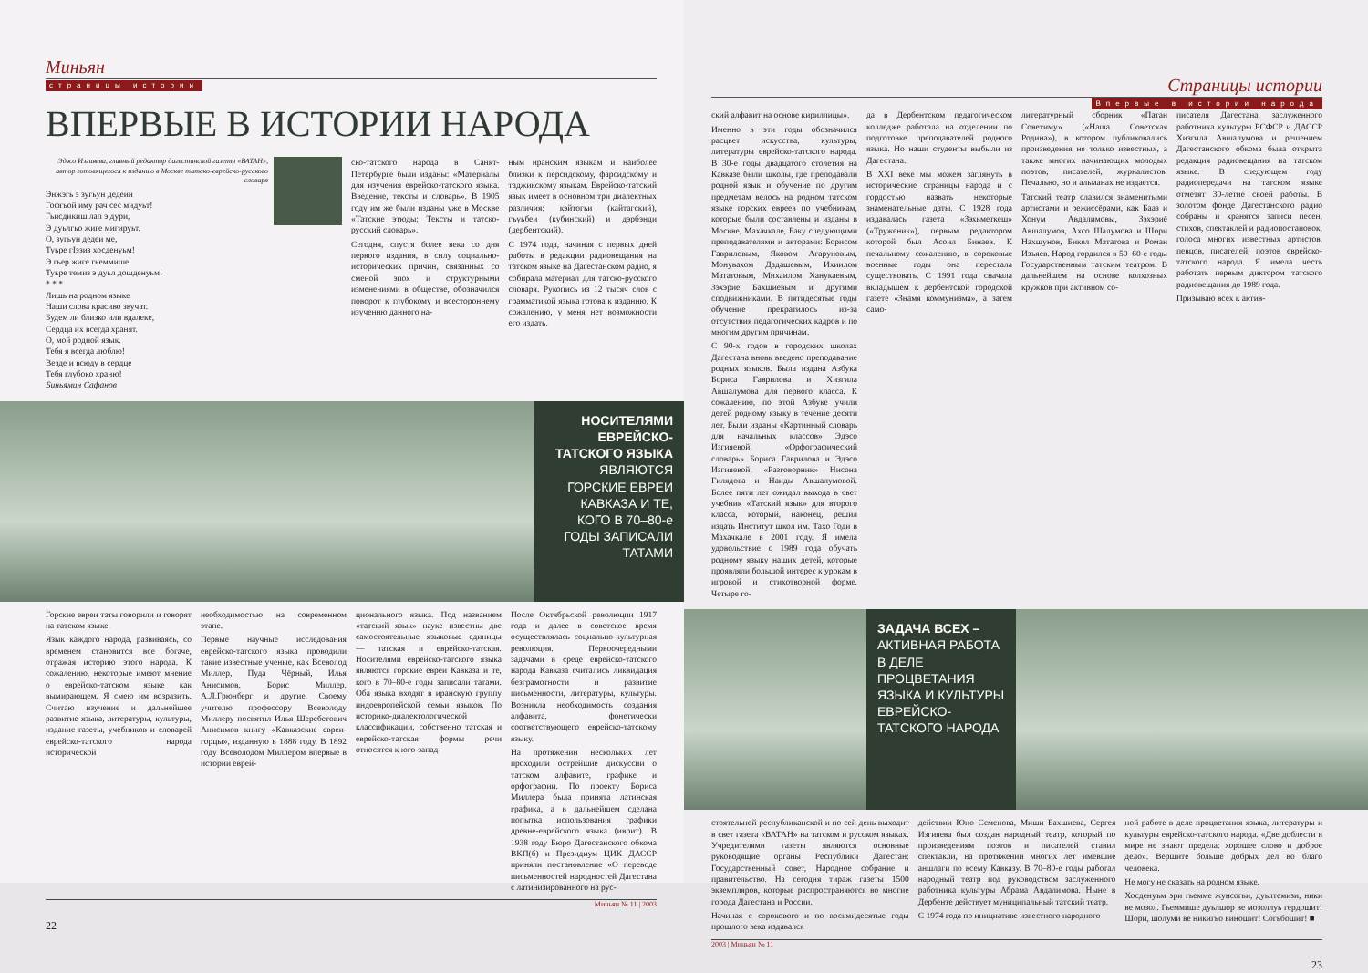Миньян
страницы истории
ВПЕРВЫЕ В ИСТОРИИ НАРОДА
Эдэсо Изгияева, главный редактор дагестанской газеты «ВАТАН», автор готовящегося к изданию в Москве татско-еврейско-русского словаря
Энжэгь э зугьун дедеин
Гофгьой иму рач сес мидуьт!
Гьисдикиш лап э дури,
Э дуьлгьо жиге мигируьт.
О, зугьун дедеи ме,
Туьре гIэзиз хосденуьм!
Э гьер жиге гьеммише
Туьре темиз э дуьл дошденуьм!
* * *
Лишь на родном языке
Наши слова красиво звучат.
Будем ли близко или вдалеке,
Сердца их всегда хранят.
О, мой родной язык.
Тебя я всегда люблю!
Везде и всюду в сердце
Тебя глубоко храню!
Биньямин Сафанов
ско-татского народа в Санкт-Петербурге были изданы: «Материалы для изучения еврейско-татского языка. Введение, тексты и словарь». В 1905 году им же были изданы уже в Москве «Татские этюды: Тексты и татско-русский словарь».
Сегодня, спустя более века со дня первого издания, в силу социально-исторических причин, связанных со сменой эпох и структурными изменениями в обществе, обозначился поворот к глубокому и всестороннему изучению данного на-
ным иранским языкам и наиболее близки к персидскому, фарсидскому и таджикскому языкам. Еврейско-татский язык имеет в основном три диалектных различия: кэйтогьи (кайтагский), гъуьбеи (кубинский) и дэрбэнди (дербентский).
С 1974 года, начиная с первых дней работы в редакции радиовещания на татском языке на Дагестанском радио, я собирала материал для татско-русского словаря. Рукопись из 12 тысяч слов с грамматикой языка готова к изданию. К сожалению, у меня нет возможности его издать.
НОСИТЕЛЯМИ ЕВРЕЙСКО-ТАТСКОГО ЯЗЫКА ЯВЛЯЮТСЯ ГОРСКИЕ ЕВРЕИ КАВКАЗА И ТЕ, КОГО В 70–80-е ГОДЫ ЗАПИСАЛИ ТАТАМИ
Горские евреи таты говорили и говорят на татском языке.
Язык каждого народа, развиваясь, со временем становится все богаче, отражая историю этого народа. К сожалению, некоторые имеют мнение о еврейско-татском языке как вымирающем. Я смею им возразить. Считаю изучение и дальнейшее развитие языка, литературы, культуры, издание газеты, учебников и словарей еврейско-татского народа исторической
необходимостью на современном этапе.
Первые научные исследования еврейско-татского языка проводили такие известные ученые, как Всеволод Миллер, Пуда Чёрный, Илья Анисимов, Борис Миллер, А.Л.Грюнберг и другие. Своему учителю профессору Всеволоду Миллеру посвятил Илья Шеребетович Анисимов книгу «Кавказские евреи-горцы», изданную в 1888 году. В 1892 году Всеволодом Миллером впервые в истории еврей-
ционального языка. Под названием «татский язык» науке известны две самостоятельные языковые единицы — татская и еврейско-татская. Носителями еврейско-татского языка являются горские евреи Кавказа и те, кого в 70–80-е годы записали татами. Оба языка входят в иранскую группу индоевропейской семьи языков. По историко-диалектологической классификации, собственно татская и еврейско-татская формы речи относятся к юго-запад-
После Октябрьской революции 1917 года и далее в советское время осуществлялась социально-культурная революция. Первоочередными задачами в среде еврейско-татского народа Кавказа считались ликвидация безграмотности и развитие письменности, литературы, культуры. Возникла необходимость создания алфавита, фонетически соответствующего еврейско-татскому языку.
На протяжении нескольких лет проходили острейшие дискуссии о татском алфавите, графике и орфографии. По проекту Бориса Миллера была принята латинская графика, а в дальнейшем сделана попытка использования графики древне-еврейского языка (иврит). В 1938 году Бюро Дагестанского обкома ВКП(б) и Президиум ЦИК ДАССР приняли постановление «О переводе письменностей народностей Дагестана с латинизированного на рус-
Миньян № 11 | 2003
22
Страницы истории
Впервые в истории народа
ский алфавит на основе кириллицы».
Именно в эти годы обозначился расцвет искусства, культуры, литературы еврейско-татского народа. В 30-е годы двадцатого столетия на Кавказе были школы, где преподавали родной язык и обучение по другим предметам велось на родном татском языке горских евреев по учебникам, которые были составлены и изданы в Москве, Махачкале, Баку следующими преподавателями и авторами: Борисом Гавриловым, Яковом Агаруновым, Монувахом Дадашевым, Ихиилом Мататовым, Михаилом Ханукаевым, Зэхэриё Бахшиевым и другими сподвижниками. В пятидесятые годы обучение прекратилось из-за отсутствия педагогических кадров и по многим другим причинам.
С 90-х годов в городских школах Дагестана вновь введено преподавание родных языков. Была издана Азбука Бориса Гаврилова и Хизгила Авшалумова для первого класса. К сожалению, по этой Азбуке учили детей родному языку в течение десяти лет. Были изданы «Картинный словарь для начальных классов» Эдэсо Изгияевой, «Орфографический словарь» Бориса Гаврилова и Эдэсо Изгияевой, «Разговорник» Нисона Гилядова и Наиды Авшалумовой. Более пяти лет ожидал выхода в свет учебник «Татский язык» для второго класса, который, наконец, решил издать Институт школ им. Тахо Годи в Махачкале в 2001 году. Я имела удовольствие с 1989 года обучать родному языку наших детей, которые проявляли большой интерес к урокам в игровой и стихотворной форме. Четыре го-
да в Дербентском педагогическом колледже работала на отделении по подготовке преподавателей родного языка. Но наши студенты выбыли из Дагестана.
В XXI веке мы можем заглянуть в исторические страницы народа и с гордостью назвать некоторые знаменательные даты. С 1928 года издавалась газета «Зэхьметкеш» («Труженик»), первым редактором которой был Асоил Бинаев. К печальному сожалению, в сороковые военные годы она перестала существовать. С 1991 года сначала вкладышем к дербентской городской газете «Знамя коммунизма», а затем само-
литературный сборник «Патан Советиму» («Наша Советская Родина»), в котором публиковались произведения не только известных, а также многих начинающих молодых поэтов, писателей, журналистов. Печально, но и альманах не издается.
Татский театр славился знаменитыми артистами и режиссёрами, как Бааз и Хонум Авдалимовы, Зэхэриё Авшалумов, Ахсо Шалумова и Шори Нахшунов, Бикел Мататова и Роман Изъяев. Народ гордился в 50–60-е годы Государственным татским театром. В дальнейшем на основе колхозных кружков при активном со-
писателя Дагестана, заслуженного работника культуры РСФСР и ДАССР Хизгила Авшалумова и решением Дагестанского обкома была открыта редакция радиовещания на татском языке. В следующем году радиопередачи на татском языке отметят 30-летие своей работы. В золотом фонде Дагестанского радио собраны и хранятся записи песен, стихов, спектаклей и радиопостановок, голоса многих известных артистов, певцов, писателей, поэтов еврейско-татского народа. Я имела честь работать первым диктором татского радиовещания до 1989 года.
Призываю всех к актив-
ЗАДАЧА ВСЕХ – АКТИВНАЯ РАБОТА В ДЕЛЕ ПРОЦВЕТАНИЯ ЯЗЫКА И КУЛЬТУРЫ ЕВРЕЙСКО-ТАТСКОГО НАРОДА
стоятельной республиканской и по сей день выходит в свет газета «ВАТАН» на татском и русском языках. Учредителями газеты являются основные руководящие органы Республики Дагестан: Государственный совет, Народное собрание и правительство. На сегодня тираж газеты 1500 экземпляров, которые распространяются во многие города Дагестана и России.
Начиная с сорокового и по восьмидесятые годы прошлого века издавался
действии Юно Семенова, Миши Бахшиева, Сергея Изгияева был создан народный театр, который по произведениям поэтов и писателей ставил спектакли, на протяжении многих лет имевшие аншлаги по всему Кавказу. В 70–80-е годы работал народный театр под руководством заслуженного работника культуры Абрама Авдалимова. Ныне в Дербенте действует муниципальный татский театр.
С 1974 года по инициативе известного народного
ной работе в деле процветания языка, литературы и культуры еврейско-татского народа. «Две доблести в мире не знают предела: хорошее слово и доброе дело». Вершите больше добрых дел во благо человека.
Не могу не сказать на родном языке.
Хосденуъм эри гьемме жунсогьи, дуьлтемизи, ники ве мозол. Гьеммише дуьлшор ве мозоллуь гердошит! Шори, шолуми ве никигьо виношит! Согьбошит! ■
2003 | Миньян № 11
23